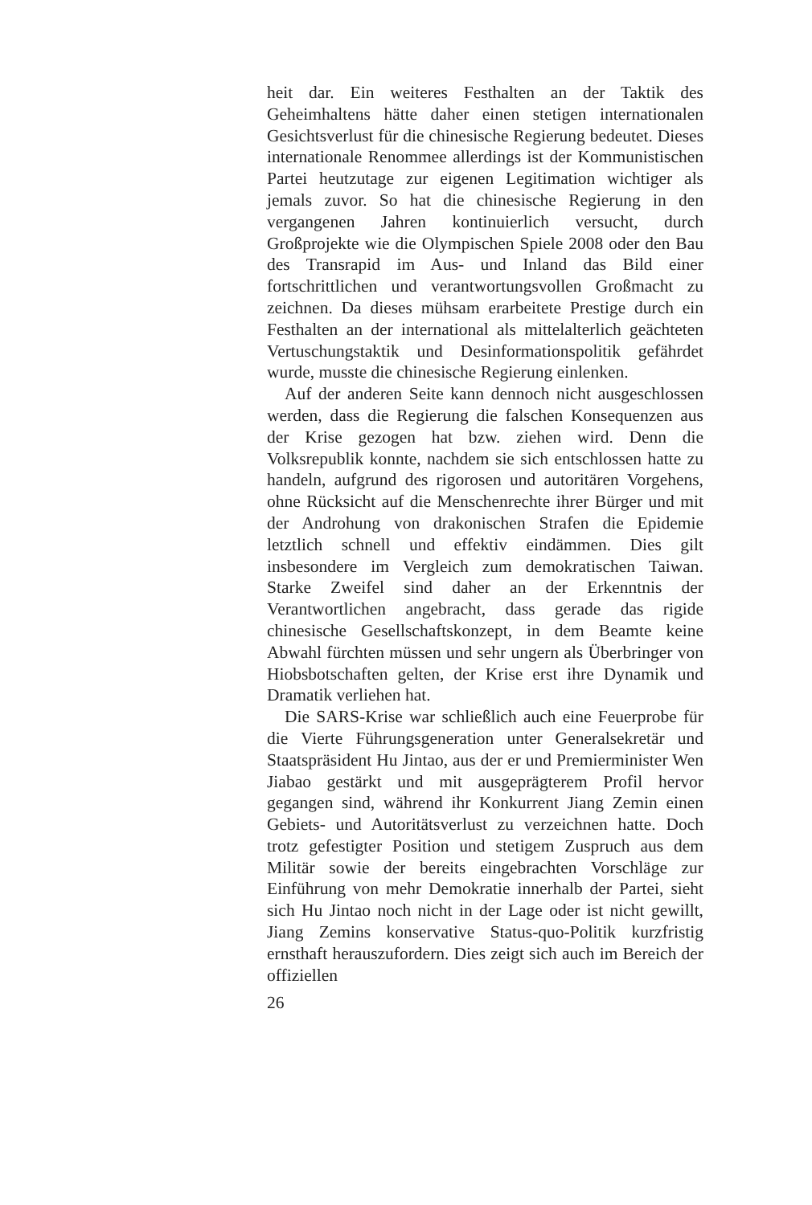heit dar. Ein weiteres Festhalten an der Taktik des Geheimhaltens hätte daher einen stetigen internationalen Gesichtsverlust für die chinesische Regierung bedeutet. Dieses internationale Renommee allerdings ist der Kommunistischen Partei heutzutage zur eigenen Legitimation wichtiger als jemals zuvor. So hat die chinesische Regierung in den vergangenen Jahren kontinuierlich versucht, durch Großprojekte wie die Olympischen Spiele 2008 oder den Bau des Transrapid im Aus- und Inland das Bild einer fortschrittlichen und verantwortungsvollen Großmacht zu zeichnen. Da dieses mühsam erarbeitete Prestige durch ein Festhalten an der international als mittelalterlich geächteten Vertuschungstaktik und Desinformationspolitik gefährdet wurde, musste die chinesische Regierung einlenken.
Auf der anderen Seite kann dennoch nicht ausgeschlossen werden, dass die Regierung die falschen Konsequenzen aus der Krise gezogen hat bzw. ziehen wird. Denn die Volksrepublik konnte, nachdem sie sich entschlossen hatte zu handeln, aufgrund des rigorosen und autoritären Vorgehens, ohne Rücksicht auf die Menschenrechte ihrer Bürger und mit der Androhung von drakonischen Strafen die Epidemie letztlich schnell und effektiv eindämmen. Dies gilt insbesondere im Vergleich zum demokratischen Taiwan. Starke Zweifel sind daher an der Erkenntnis der Verantwortlichen angebracht, dass gerade das rigide chinesische Gesellschaftskonzept, in dem Beamte keine Abwahl fürchten müssen und sehr ungern als Überbringer von Hiobsbotschaften gelten, der Krise erst ihre Dynamik und Dramatik verliehen hat.
Die SARS-Krise war schließlich auch eine Feuerprobe für die Vierte Führungsgeneration unter Generalsekretär und Staatspräsident Hu Jintao, aus der er und Premierminister Wen Jiabao gestärkt und mit ausgeprägterem Profil hervor gegangen sind, während ihr Konkurrent Jiang Zemin einen Gebiets- und Autoritätsverlust zu verzeichnen hatte. Doch trotz gefestigter Position und stetigem Zuspruch aus dem Militär sowie der bereits eingebrachten Vorschläge zur Einführung von mehr Demokratie innerhalb der Partei, sieht sich Hu Jintao noch nicht in der Lage oder ist nicht gewillt, Jiang Zemins konservative Status-quo-Politik kurzfristig ernsthaft herauszufordern. Dies zeigt sich auch im Bereich der offiziellen
26